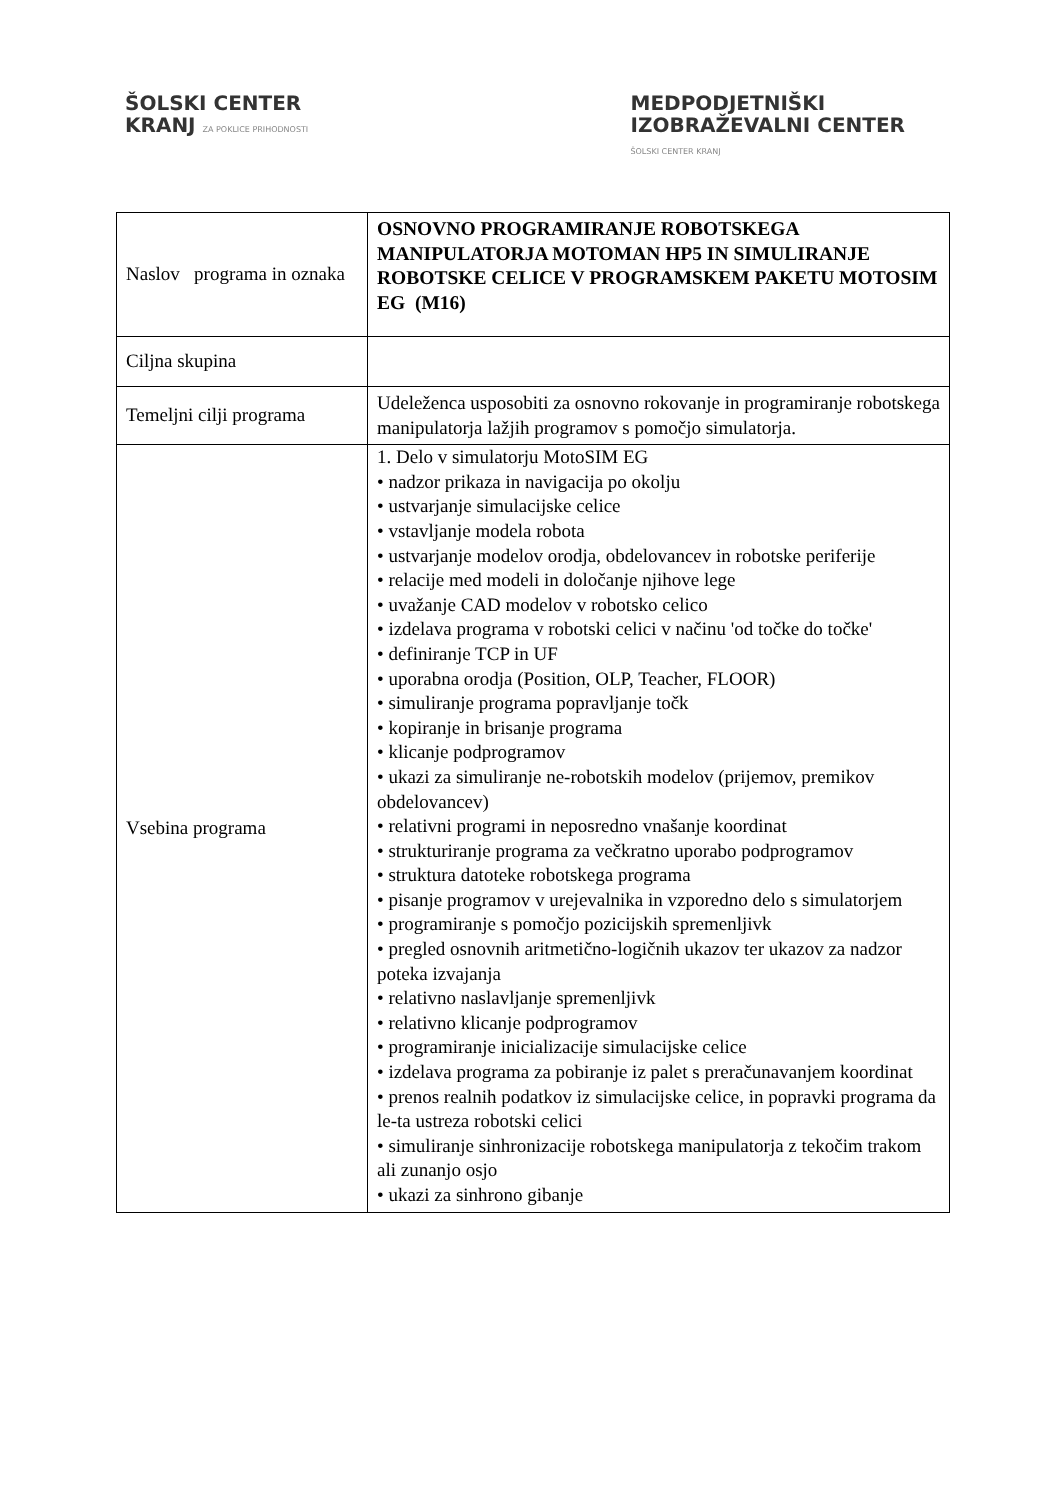ŠOLSKI CENTER
KRANJ ZA POKLICE PRIHODNOSTI
MEDPODJETNIŠKI
IZOBRAŽEVALNI CENTER
ŠOLSKI CENTER KRANJ
| Naslov programa in oznaka | OSNOVNO PROGRAMIRANJE ROBOTSKEGA MANIPULATORJA MOTOMAN HP5 IN SIMULIRANJE ROBOTSKE CELICE V PROGRAMSKEM PAKETU MOTOSIM EG (M16) |
| Ciljna skupina | |
| Temeljni cilji programa | Udeleženca usposobiti za osnovno rokovanje in programiranje robotskega manipulatorja lažjih programov s pomočjo simulatorja. |
| Vsebina programa | 1. Delo v simulatorju MotoSIM EG • nadzor prikaza in navigacija po okolju • ustvarjanje simulacijske celice • vstavljanje modela robota • ustvarjanje modelov orodja, obdelovancev in robotske periferije • relacije med modeli in določanje njihove lege • uvažanje CAD modelov v robotsko celico • izdelava programa v robotski celici v načinu 'od točke do točke' • definiranje TCP in UF • uporabna orodja (Position, OLP, Teacher, FLOOR) • simuliranje programa popravljanje točk • kopiranje in brisanje programa • klicanje podprogramov • ukazi za simuliranje ne-robotskih modelov (prijemov, premikov obdelovancev) • relativni programi in neposredno vnašanje koordinat • strukturiranje programa za večkratno uporabo podprogramov • struktura datoteke robotskega programa • pisanje programov v urejevalnika in vzporedno delo s simulatorjem • programiranje s pomočjo pozicijskih spremenljivk • pregled osnovnih aritmetično-logičnih ukazov ter ukazov za nadzor poteka izvajanja • relativno naslavljanje spremenljivk • relativno klicanje podprogramov • programiranje inicializacije simulacijske celice • izdelava programa za pobiranje iz palet s preračunavanjem koordinat • prenos realnih podatkov iz simulacijske celice, in popravki programa da le-ta ustreza robotski celici • simuliranje sinhronizacije robotskega manipulatorja z tekočim trakom ali zunanjo osjo • ukazi za sinhrono gibanje |